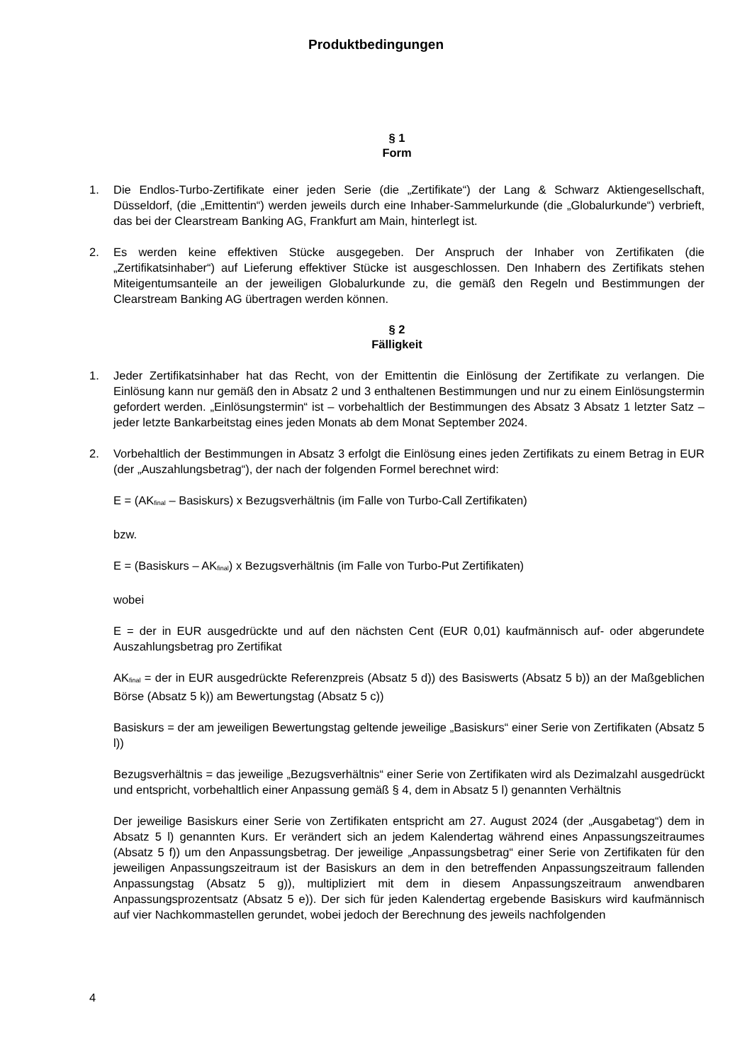Produktbedingungen
§ 1
Form
1. Die Endlos-Turbo-Zertifikate einer jeden Serie (die „Zertifikate“) der Lang & Schwarz Aktiengesellschaft, Düsseldorf, (die „Emittentin“) werden jeweils durch eine Inhaber-Sammelurkunde (die „Globalurkunde“) verbrieft, das bei der Clearstream Banking AG, Frankfurt am Main, hinterlegt ist.
2. Es werden keine effektiven Stücke ausgegeben. Der Anspruch der Inhaber von Zertifikaten (die „Zertifikatsinhaber“) auf Lieferung effektiver Stücke ist ausgeschlossen. Den Inhabern des Zertifikats stehen Miteigentumsanteile an der jeweiligen Globalurkunde zu, die gemäß den Regeln und Bestimmungen der Clearstream Banking AG übertragen werden können.
§ 2
Fälligkeit
1. Jeder Zertifikatsinhaber hat das Recht, von der Emittentin die Einlösung der Zertifikate zu verlangen. Die Einlösung kann nur gemäß den in Absatz 2 und 3 enthaltenen Bestimmungen und nur zu einem Einlösungstermin gefordert werden. „Einlösungstermin“ ist – vorbehaltlich der Bestimmungen des Absatz 3 Absatz 1 letzter Satz – jeder letzte Bankarbeitstag eines jeden Monats ab dem Monat September 2024.
2. Vorbehaltlich der Bestimmungen in Absatz 3 erfolgt die Einlösung eines jeden Zertifikats zu einem Betrag in EUR (der „Auszahlungsbetrag“), der nach der folgenden Formel berechnet wird:
E = (AK<sub>final</sub> – Basiskurs) x Bezugsverhältnis (im Falle von Turbo-Call Zertifikaten)
bzw.
E = (Basiskurs – AK<sub>final</sub>) x Bezugsverhältnis (im Falle von Turbo-Put Zertifikaten)
wobei
E = der in EUR ausgedrückte und auf den nächsten Cent (EUR 0,01) kaufmännisch auf- oder abgerundete Auszahlungsbetrag pro Zertifikat
AK<sub>final</sub> = der in EUR ausgedrückte Referenzpreis (Absatz 5 d)) des Basiswerts (Absatz 5 b)) an der Maßgeblichen Börse (Absatz 5 k)) am Bewertungstag (Absatz 5 c))
Basiskurs = der am jeweiligen Bewertungstag geltende jeweilige „Basiskurs“ einer Serie von Zertifikaten (Absatz 5 l))
Bezugsverhältnis = das jeweilige „Bezugsverhältnis“ einer Serie von Zertifikaten wird als Dezimalzahl ausgedrückt und entspricht, vorbehaltlich einer Anpassung gemäß § 4, dem in Absatz 5 l) genannten Verhältnis
Der jeweilige Basiskurs einer Serie von Zertifikaten entspricht am 27. August 2024 (der „Ausgabetag“) dem in Absatz 5 l) genannten Kurs. Er verändert sich an jedem Kalendertag während eines Anpassungszeitraumes (Absatz 5 f)) um den Anpassungsbetrag. Der jeweilige „Anpassungsbetrag“ einer Serie von Zertifikaten für den jeweiligen Anpassungszeitraum ist der Basiskurs an dem in den betreffenden Anpassungszeitraum fallenden Anpassungstag (Absatz 5 g)), multipliziert mit dem in diesem Anpassungszeitraum anwendbaren Anpassungsprozentsatz (Absatz 5 e)). Der sich für jeden Kalendertag ergebende Basiskurs wird kaufmännisch auf vier Nachkommastellen gerundet, wobei jedoch der Berechnung des jeweils nachfolgenden
4